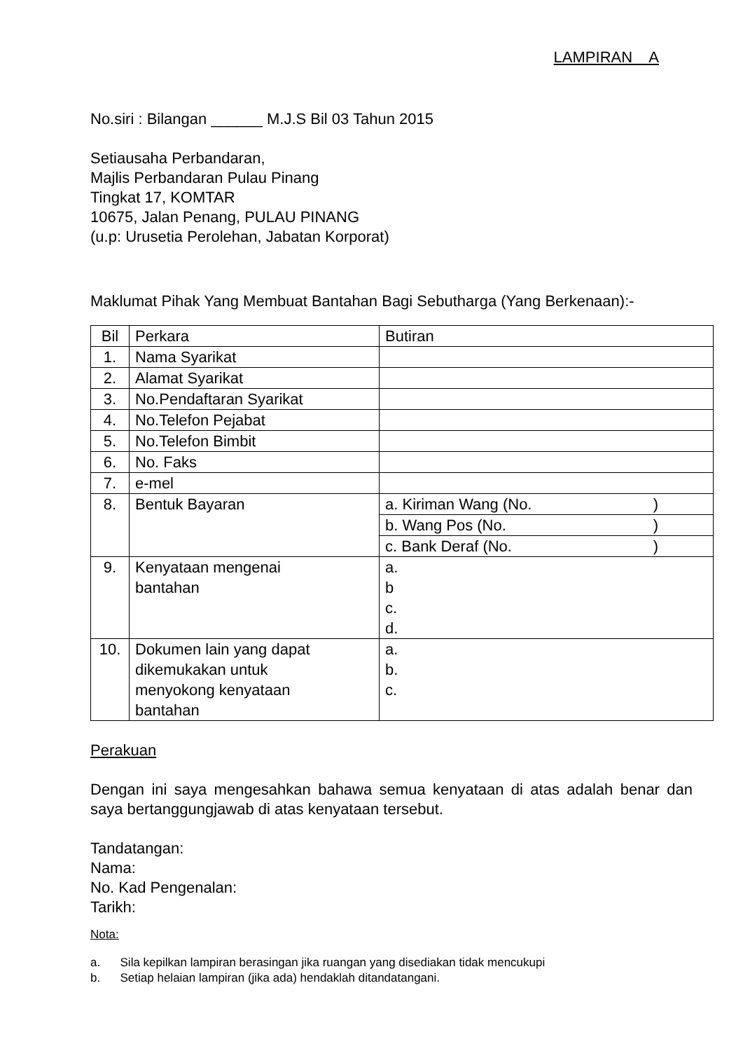LAMPIRAN A
No.siri : Bilangan ______ M.J.S Bil 03 Tahun 2015
Setiausaha Perbandaran,
Majlis Perbandaran Pulau Pinang
Tingkat 17, KOMTAR
10675, Jalan Penang, PULAU PINANG
(u.p: Urusetia Perolehan, Jabatan Korporat)
Maklumat Pihak Yang Membuat Bantahan Bagi Sebutharga (Yang Berkenaan):-
| Bil | Perkara | Butiran |
| 1. | Nama Syarikat | |
| 2. | Alamat Syarikat | |
| 3. | No.Pendaftaran Syarikat | |
| 4. | No.Telefon Pejabat | |
| 5. | No.Telefon Bimbit | |
| 6. | No. Faks | |
| 7. | e-mel | |
| 8. | Bentuk Bayaran | a. Kiriman Wang (No. ) |
| | | b. Wang Pos (No. ) |
| | | c. Bank Deraf (No. ) |
| 9. | Kenyataan mengenai bantahan | a. b c. d. |
| 10. | Dokumen lain yang dapat dikemukakan untuk menyokong kenyataan bantahan | a. b. c. |
Perakuan
Dengan ini saya mengesahkan bahawa semua kenyataan di atas adalah benar dan saya bertanggungjawab di atas kenyataan tersebut.
Tandatangan:
Nama:
No. Kad Pengenalan:
Tarikh:
Nota:
a. Sila kepilkan lampiran berasingan jika ruangan yang disediakan tidak mencukupi
b. Setiap helaian lampiran (jika ada) hendaklah ditandatangani.